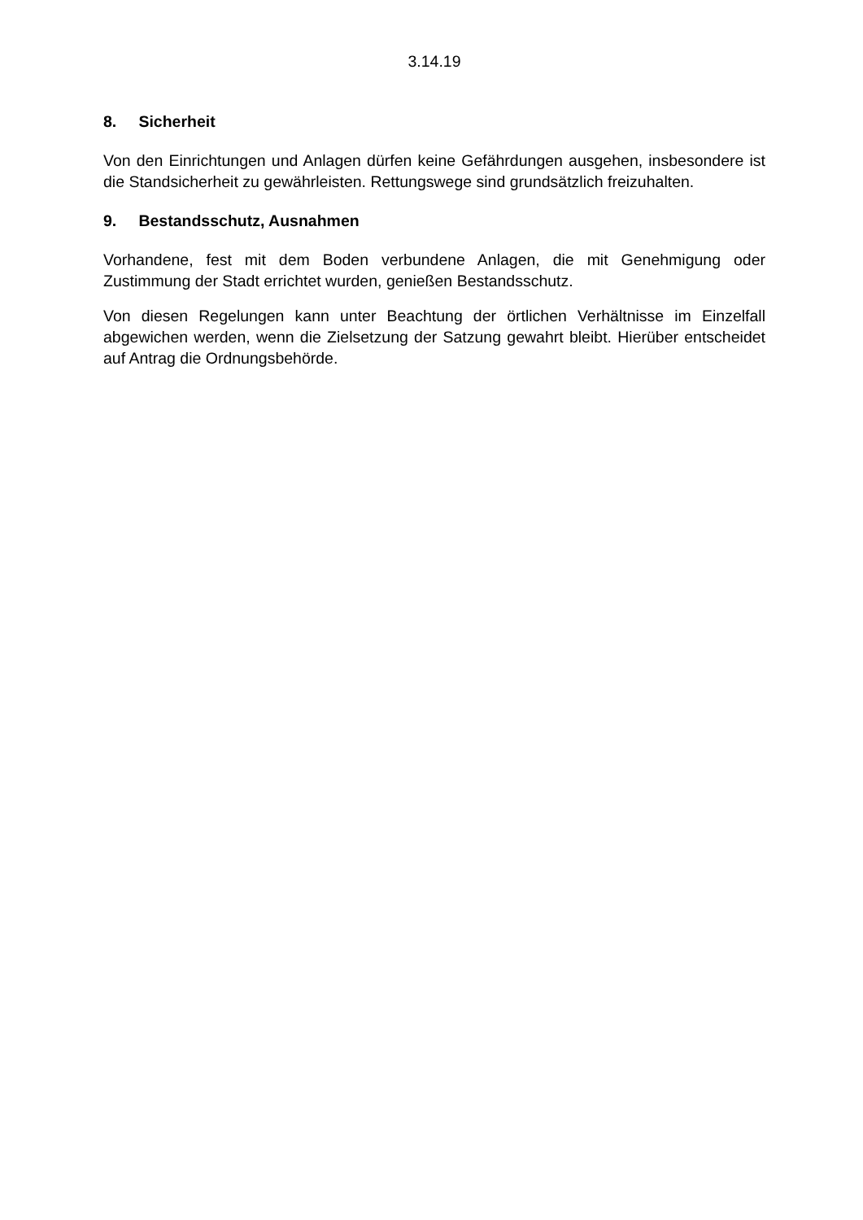3.14.19
8. Sicherheit
Von den Einrichtungen und Anlagen dürfen keine Gefährdungen ausgehen, insbe­sondere ist die Standsicherheit zu gewährleisten. Rettungswege sind grundsätzlich freizuhalten.
9. Bestandsschutz, Ausnahmen
Vorhandene, fest mit dem Boden verbundene Anlagen, die mit Genehmigung oder Zustimmung der Stadt errichtet wurden, genießen Bestandsschutz.
Von diesen Regelungen kann unter Beachtung der örtlichen Verhältnisse im Einzel­fall abgewichen werden, wenn die Zielsetzung der Satzung gewahrt bleibt. Hierüber entscheidet auf Antrag die Ordnungsbehörde.